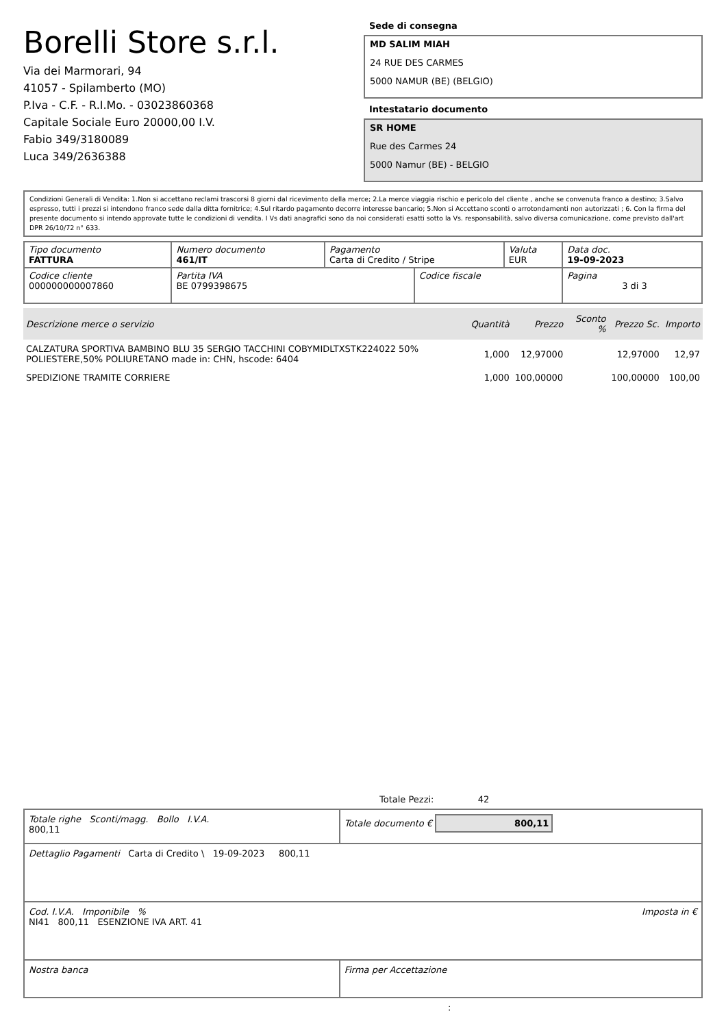Borelli Store s.r.l.
Via dei Marmorari, 94
41057 - Spilamberto (MO)
P.Iva - C.F. - R.I.Mo. - 03023860368
Capitale Sociale Euro 20000,00 I.V.
Fabio 349/3180089
Luca 349/2636388
Sede di consegna
MD SALIM MIAH
24 RUE DES CARMES
5000 NAMUR (BE) (BELGIO)
Intestatario documento
SR HOME
Rue des Carmes 24
5000 Namur (BE) - BELGIO
Condizioni Generali di Vendita: 1.Non si accettano reclami trascorsi 8 giorni dal ricevimento della merce; 2.La merce viaggia rischio e pericolo del cliente , anche se convenuta franco a destino; 3.Salvo espresso, tutti i prezzi si intendono franco sede dalla ditta fornitrice; 4.Sul ritardo pagamento decorre interesse bancario; 5.Non si Accettano sconti o arrotondamenti non autorizzati ; 6. Con la firma del presente documento si intendo approvate tutte le condizioni di vendita. I Vs dati anagrafici sono da noi considerati esatti sotto la Vs. responsabilità, salvo diversa comunicazione, come previsto dall'art DPR 26/10/72 n° 633.
| Tipo documento FATTURA | Numero documento 461/IT | Pagamento Carta di Credito / Stripe | | Valuta EUR | Data doc. 19-09-2023 |
| Codice cliente 000000000007860 | Partita IVA BE 0799398675 | | Codice fiscale | | Pagina 3 di 3 |
| Descrizione merce o servizio | Quantità | Prezzo | Sconto % | Prezzo Sc. | Importo |
| --- | --- | --- | --- | --- | --- |
| CALZATURA SPORTIVA BAMBINO BLU 35 SERGIO TACCHINI COBYMIDLTXSTK224022 50% POLIESTERE,50% POLIURETANO made in: CHN, hscode: 6404 | 1,000 | 12,97000 | | 12,97000 | 12,97 |
| SPEDIZIONE TRAMITE CORRIERE | 1,000 | 100,00000 | | 100,00000 | 100,00 |
Totale Pezzi: 42
| Totale righe Sconti/magg. Bollo I.V.A. 800,11 | Totale documento € 800,11 |
| Dettaglio Pagamenti Carta di Credito \ 19-09-2023 800,11 | |
| Cod. I.V.A. Imponibile % Imposta in € NI41 800,11 ESENZIONE IVA ART. 41 | |
| Nostra banca | Firma per Accettazione |
: